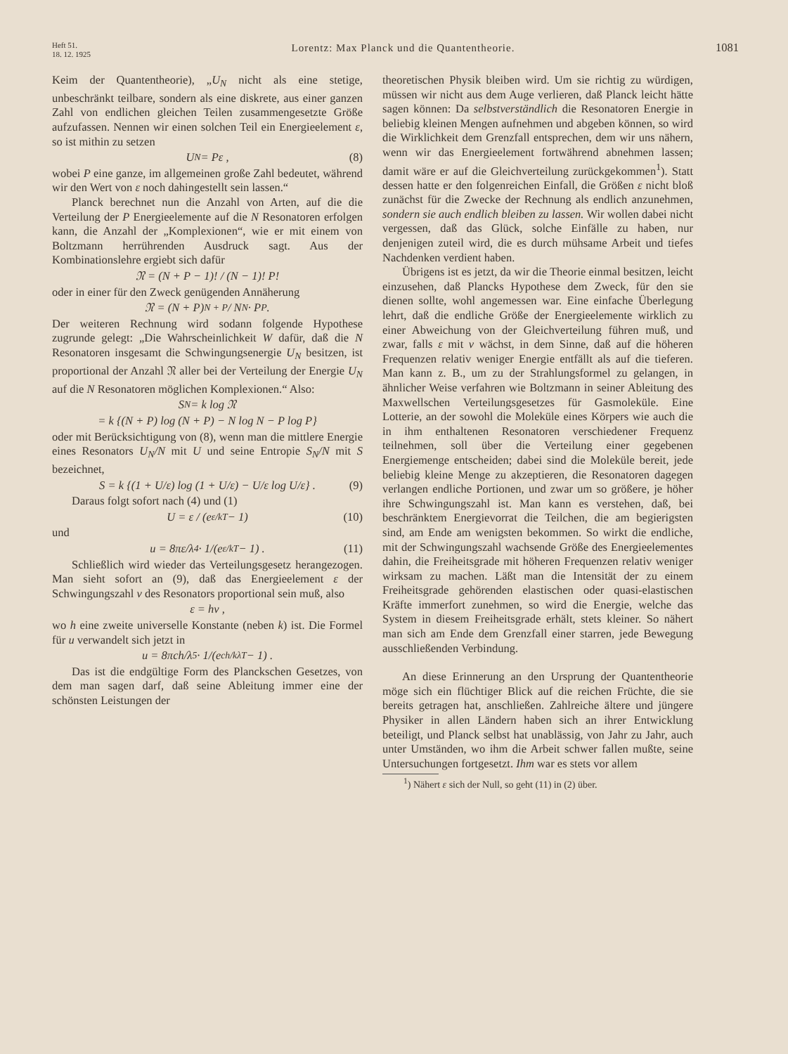Heft 51.
18. 12. 1925
Lorentz: Max Planck und die Quantentheorie.
1081
Keim der Quantentheorie), „U<sub>N</sub> nicht als eine stetige, unbeschränkt teilbare, sondern als eine diskrete, aus einer ganzen Zahl von endlichen gleichen Teilen zusammengesetzte Größe aufzufassen. Nennen wir einen solchen Teil ein Energieelement ε, so ist mithin zu setzen
U<sub>N</sub> = Pε , (8)
wobei P eine ganze, im allgemeinen große Zahl bedeutet, während wir den Wert von ε noch dahingestellt sein lassen.“
Planck berechnet nun die Anzahl von Arten, auf die die Verteilung der P Energieelemente auf die N Resonatoren erfolgen kann, die Anzahl der „Komplexionen“, wie er mit einem von Boltzmann herrührenden Ausdruck sagt. Aus der Kombinationslehre ergiebt sich dafür
𝔑 = (N + P − 1)! / (N − 1)! P!
oder in einer für den Zweck genügenden Annäherung
𝔑 = (N + P)<sup>N + P</sup> / N<sup>N</sup> · P<sup>P</sup> .
Der weiteren Rechnung wird sodann folgende Hypothese zugrunde gelegt: „Die Wahrscheinlichkeit W dafür, daß die N Resonatoren insgesamt die Schwingungsenergie U<sub>N</sub> besitzen, ist proportional der Anzahl 𝔑 aller bei der Verteilung der Energie U<sub>N</sub> auf die N Resonatoren möglichen Komplexionen.“ Also:
S<sub>N</sub> = k log 𝔑
= k {(N + P) log (N + P) − N log N − P log P}
oder mit Berücksichtigung von (8), wenn man die mittlere Energie eines Resonators U<sub>N</sub>/N mit U und seine Entropie S<sub>N</sub>/N mit S bezeichnet,
S = k {(1 + U/ε) log (1 + U/ε) − U/ε log U/ε} . (9)
Daraus folgt sofort nach (4) und (1)
U = ε / (e<sup>ε/kT</sup> − 1) (10)
und
u = 8πε/λ<sup>4</sup> · 1/(e<sup>ε/kT</sup> − 1) . (11)
Schließlich wird wieder das Verteilungsgesetz herangezogen. Man sieht sofort an (9), daß das Energieelement ε der Schwingungszahl ν des Resonators proportional sein muß, also
ε = hν ,
wo h eine zweite universelle Konstante (neben k) ist. Die Formel für u verwandelt sich jetzt in
u = 8πch/λ<sup>5</sup> · 1/(e<sup>ch/kλT</sup> − 1) .
Das ist die endgültige Form des Planckschen Gesetzes, von dem man sagen darf, daß seine Ableitung immer eine der schönsten Leistungen der
theoretischen Physik bleiben wird. Um sie richtig zu würdigen, müssen wir nicht aus dem Auge verlieren, daß Planck leicht hätte sagen können: Da selbstverständlich die Resonatoren Energie in beliebig kleinen Mengen aufnehmen und abgeben können, so wird die Wirklichkeit dem Grenzfall entsprechen, dem wir uns nähern, wenn wir das Energieelement fortwährend abnehmen lassen; damit wäre er auf die Gleichverteilung zurückgekommen<sup>1</sup>). Statt dessen hatte er den folgenreichen Einfall, die Größen ε nicht bloß zunächst für die Zwecke der Rechnung als endlich anzunehmen, sondern sie auch endlich bleiben zu lassen. Wir wollen dabei nicht vergessen, daß das Glück, solche Einfälle zu haben, nur denjenigen zuteil wird, die es durch mühsame Arbeit und tiefes Nachdenken verdient haben.
Übrigens ist es jetzt, da wir die Theorie einmal besitzen, leicht einzusehen, daß Plancks Hypothese dem Zweck, für den sie dienen sollte, wohl angemessen war. Eine einfache Überlegung lehrt, daß die endliche Größe der Energieelemente wirklich zu einer Abweichung von der Gleichverteilung führen muß, und zwar, falls ε mit ν wächst, in dem Sinne, daß auf die höheren Frequenzen relativ weniger Energie entfällt als auf die tieferen. Man kann z. B., um zu der Strahlungsformel zu gelangen, in ähnlicher Weise verfahren wie Boltzmann in seiner Ableitung des Maxwellschen Verteilungsgesetzes für Gasmoleküle. Eine Lotterie, an der sowohl die Moleküle eines Körpers wie auch die in ihm enthaltenen Resonatoren verschiedener Frequenz teilnehmen, soll über die Verteilung einer gegebenen Energiemenge entscheiden; dabei sind die Moleküle bereit, jede beliebig kleine Menge zu akzeptieren, die Resonatoren dagegen verlangen endliche Portionen, und zwar um so größere, je höher ihre Schwingungszahl ist. Man kann es verstehen, daß, bei beschränktem Energievorrat die Teilchen, die am begierigsten sind, am Ende am wenigsten bekommen. So wirkt die endliche, mit der Schwingungszahl wachsende Größe des Energieelementes dahin, die Freiheitsgrade mit höheren Frequenzen relativ weniger wirksam zu machen. Läßt man die Intensität der zu einem Freiheitsgrade gehörenden elastischen oder quasi-elastischen Kräfte immerfort zunehmen, so wird die Energie, welche das System in diesem Freiheitsgrade erhält, stets kleiner. So nähert man sich am Ende dem Grenzfall einer starren, jede Bewegung ausschließenden Verbindung.
An diese Erinnerung an den Ursprung der Quantentheorie möge sich ein flüchtiger Blick auf die reichen Früchte, die sie bereits getragen hat, anschließen. Zahlreiche ältere und jüngere Physiker in allen Ländern haben sich an ihrer Entwicklung beteiligt, und Planck selbst hat unablässig, von Jahr zu Jahr, auch unter Umständen, wo ihm die Arbeit schwer fallen mußte, seine Untersuchungen fortgesetzt. Ihm war es stets vor allem
<sup>1</sup>) Nähert ε sich der Null, so geht (11) in (2) über.